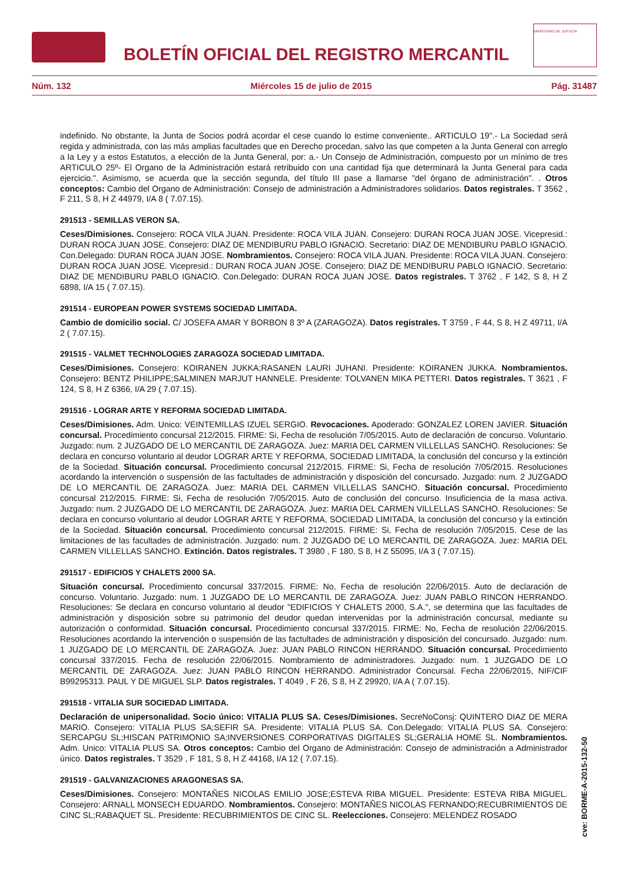BOLETÍN OFICIAL DEL REGISTRO MERCANTIL
MINISTERIO DE JUSTICIA
Núm. 132 Miércoles 15 de julio de 2015 Pág. 31487
indefinido. No obstante, la Junta de Socios podrá acordar el cese cuando lo estime conveniente.. ARTICULO 19".- La Sociedad será regida y administrada, con las más amplias facultades que en Derecho procedan, salvo las que competen a la Junta General con arreglo a la Ley y a estos Estatutos, a elección de la Junta General, por: a.- Un Consejo de Administración, compuesto por un mínimo de tres ARTICULO 25º- El Organo de la Administración estará retribuido con una cantidad fija que determinará la Junta General para cada ejercicio.". Asimismo, se acuerda que la sección segunda, del título III pase a llamarse "del órgano de administración". . Otros conceptos: Cambio del Organo de Administración: Consejo de administración a Administradores solidarios. Datos registrales. T 3562 , F 211, S 8, H Z 44979, I/A 8 ( 7.07.15).
291513 - SEMILLAS VERON SA.
Ceses/Dimisiones. Consejero: ROCA VILA JUAN. Presidente: ROCA VILA JUAN. Consejero: DURAN ROCA JUAN JOSE. Vicepresid.: DURAN ROCA JUAN JOSE. Consejero: DIAZ DE MENDIBURU PABLO IGNACIO. Secretario: DIAZ DE MENDIBURU PABLO IGNACIO. Con.Delegado: DURAN ROCA JUAN JOSE. Nombramientos. Consejero: ROCA VILA JUAN. Presidente: ROCA VILA JUAN. Consejero: DURAN ROCA JUAN JOSE. Vicepresid.: DURAN ROCA JUAN JOSE. Consejero: DIAZ DE MENDIBURU PABLO IGNACIO. Secretario: DIAZ DE MENDIBURU PABLO IGNACIO. Con.Delegado: DURAN ROCA JUAN JOSE. Datos registrales. T 3762 , F 142, S 8, H Z 6898, I/A 15 ( 7.07.15).
291514 - EUROPEAN POWER SYSTEMS SOCIEDAD LIMITADA.
Cambio de domicilio social. C/ JOSEFA AMAR Y BORBON 8 3º A (ZARAGOZA). Datos registrales. T 3759 , F 44, S 8, H Z 49711, I/A 2 ( 7.07.15).
291515 - VALMET TECHNOLOGIES ZARAGOZA SOCIEDAD LIMITADA.
Ceses/Dimisiones. Consejero: KOIRANEN JUKKA;RASANEN LAURI JUHANI. Presidente: KOIRANEN JUKKA. Nombramientos. Consejero: BENTZ PHILIPPE;SALMINEN MARJUT HANNELE. Presidente: TOLVANEN MIKA PETTERI. Datos registrales. T 3621 , F 124, S 8, H Z 6366, I/A 29 ( 7.07.15).
291516 - LOGRAR ARTE Y REFORMA SOCIEDAD LIMITADA.
Ceses/Dimisiones. Adm. Unico: VEINTEMILLAS IZUEL SERGIO. Revocaciones. Apoderado: GONZALEZ LOREN JAVIER. Situación concursal. Procedimiento concursal 212/2015. FIRME: Si, Fecha de resolución 7/05/2015. Auto de declaración de concurso. Voluntario. Juzgado: num. 2 JUZGADO DE LO MERCANTIL DE ZARAGOZA. Juez: MARIA DEL CARMEN VILLELLAS SANCHO. Resoluciones: Se declara en concurso voluntario al deudor LOGRAR ARTE Y REFORMA, SOCIEDAD LIMITADA, la conclusión del concurso y la extinción de la Sociedad. Situación concursal. Procedimiento concursal 212/2015. FIRME: Si, Fecha de resolución 7/05/2015. Resoluciones acordando la intervención o suspensión de las factultades de administración y disposición del concursado. Juzgado: num. 2 JUZGADO DE LO MERCANTIL DE ZARAGOZA. Juez: MARIA DEL CARMEN VILLELLAS SANCHO. Situación concursal. Procedimiento concursal 212/2015. FIRME: Si, Fecha de resolución 7/05/2015. Auto de conclusión del concurso. Insuficiencia de la masa activa. Juzgado: num. 2 JUZGADO DE LO MERCANTIL DE ZARAGOZA. Juez: MARIA DEL CARMEN VILLELLAS SANCHO. Resoluciones: Se declara en concurso voluntario al deudor LOGRAR ARTE Y REFORMA, SOCIEDAD LIMITADA, la conclusión del concurso y la extinción de la Sociedad. Situación concursal. Procedimiento concursal 212/2015. FIRME: Si, Fecha de resolución 7/05/2015. Cese de las limitaciones de las facultades de administración. Juzgado: num. 2 JUZGADO DE LO MERCANTIL DE ZARAGOZA. Juez: MARIA DEL CARMEN VILLELLAS SANCHO. Extinción. Datos registrales. T 3980 , F 180, S 8, H Z 55095, I/A 3 ( 7.07.15).
291517 - EDIFICIOS Y CHALETS 2000 SA.
Situación concursal. Procedimiento concursal 337/2015. FIRME: No, Fecha de resolución 22/06/2015. Auto de declaración de concurso. Voluntario. Juzgado: num. 1 JUZGADO DE LO MERCANTIL DE ZARAGOZA. Juez: JUAN PABLO RINCON HERRANDO. Resoluciones: Se declara en concurso voluntario al deudor "EDIFICIOS Y CHALETS 2000, S.A.", se determina que las facultades de administración y disposición sobre su patrimonio del deudor quedan intervenidas por la administración concursal, mediante su autorización o conformidad. Situación concursal. Procedimiento concursal 337/2015. FIRME: No, Fecha de resolución 22/06/2015. Resoluciones acordando la intervención o suspensión de las factultades de administración y disposición del concursado. Juzgado: num. 1 JUZGADO DE LO MERCANTIL DE ZARAGOZA. Juez: JUAN PABLO RINCON HERRANDO. Situación concursal. Procedimiento concursal 337/2015. Fecha de resolución 22/06/2015. Nombramiento de administradores. Juzgado: num. 1 JUZGADO DE LO MERCANTIL DE ZARAGOZA. Juez: JUAN PABLO RINCON HERRANDO. Administrador Concursal. Fecha 22/06/2015, NIF/CIF B99295313. PAUL Y DE MIGUEL SLP. Datos registrales. T 4049 , F 26, S 8, H Z 29920, I/A A ( 7.07.15).
291518 - VITALIA SUR SOCIEDAD LIMITADA.
Declaración de unipersonalidad. Socio único: VITALIA PLUS SA. Ceses/Dimisiones. SecreNoConsj: QUINTERO DIAZ DE MERA MARIO. Consejero: VITALIA PLUS SA;SEFIR SA. Presidente: VITALIA PLUS SA. Con.Delegado: VITALIA PLUS SA. Consejero: SERCAPGU SL;HISCAN PATRIMONIO SA;INVERSIONES CORPORATIVAS DIGITALES SL;GERALIA HOME SL. Nombramientos. Adm. Unico: VITALIA PLUS SA. Otros conceptos: Cambio del Organo de Administración: Consejo de administración a Administrador único. Datos registrales. T 3529 , F 181, S 8, H Z 44168, I/A 12 ( 7.07.15).
291519 - GALVANIZACIONES ARAGONESAS SA.
Ceses/Dimisiones. Consejero: MONTAÑES NICOLAS EMILIO JOSE;ESTEVA RIBA MIGUEL. Presidente: ESTEVA RIBA MIGUEL. Consejero: ARNALL MONSECH EDUARDO. Nombramientos. Consejero: MONTAÑES NICOLAS FERNANDO;RECUBRIMIENTOS DE CINC SL;RABAQUET SL. Presidente: RECUBRIMIENTOS DE CINC SL. Reelecciones. Consejero: MELENDEZ ROSADO
cve: BORME-A-2015-132-50